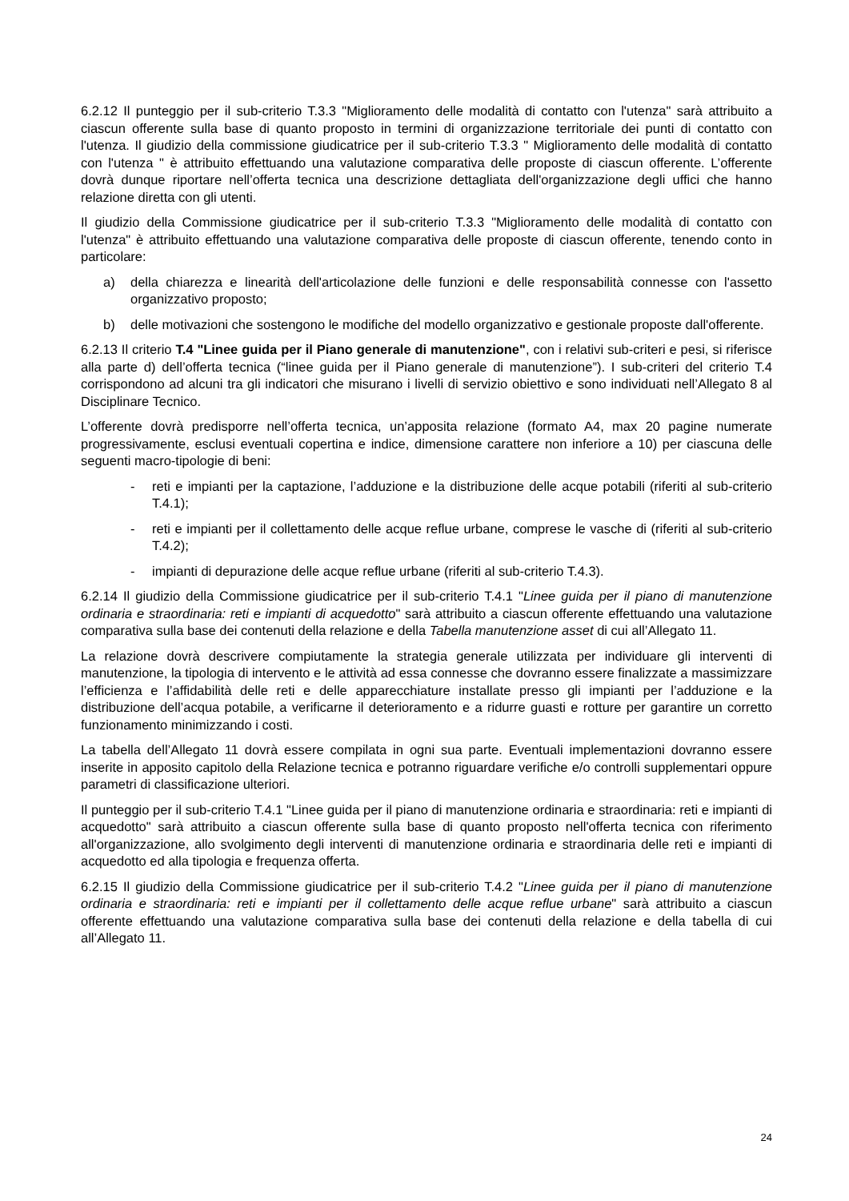6.2.12 Il punteggio per il sub-criterio T.3.3 "Miglioramento delle modalità di contatto con l'utenza" sarà attribuito a ciascun offerente sulla base di quanto proposto in termini di organizzazione territoriale dei punti di contatto con l'utenza. Il giudizio della commissione giudicatrice per il sub-criterio T.3.3 " Miglioramento delle modalità di contatto con l'utenza " è attribuito effettuando una valutazione comparativa delle proposte di ciascun offerente. L’offerente dovrà dunque riportare nell’offerta tecnica una descrizione dettagliata dell'organizzazione degli uffici che hanno relazione diretta con gli utenti.
Il giudizio della Commissione giudicatrice per il sub-criterio T.3.3 "Miglioramento delle modalità di contatto con l'utenza" è attribuito effettuando una valutazione comparativa delle proposte di ciascun offerente, tenendo conto in particolare:
a) della chiarezza e linearità dell'articolazione delle funzioni e delle responsabilità connesse con l'assetto organizzativo proposto;
b) delle motivazioni che sostengono le modifiche del modello organizzativo e gestionale proposte dall'offerente.
6.2.13 Il criterio T.4 "Linee guida per il Piano generale di manutenzione", con i relativi sub-criteri e pesi, si riferisce alla parte d) dell’offerta tecnica (“linee guida per il Piano generale di manutenzione”). I sub-criteri del criterio T.4 corrispondono ad alcuni tra gli indicatori che misurano i livelli di servizio obiettivo e sono individuati nell’Allegato 8 al Disciplinare Tecnico.
L’offerente dovrà predisporre nell’offerta tecnica, un’apposita relazione (formato A4, max 20 pagine numerate progressivamente, esclusi eventuali copertina e indice, dimensione carattere non inferiore a 10) per ciascuna delle seguenti macro-tipologie di beni:
- reti e impianti per la captazione, l’adduzione e la distribuzione delle acque potabili (riferiti al sub-criterio T.4.1);
- reti e impianti per il collettamento delle acque reflue urbane, comprese le vasche di (riferiti al sub-criterio T.4.2);
- impianti di depurazione delle acque reflue urbane (riferiti al sub-criterio T.4.3).
6.2.14 Il giudizio della Commissione giudicatrice per il sub-criterio T.4.1 "Linee guida per il piano di manutenzione ordinaria e straordinaria: reti e impianti di acquedotto" sarà attribuito a ciascun offerente effettuando una valutazione comparativa sulla base dei contenuti della relazione e della Tabella manutenzione asset di cui all’Allegato 11.
La relazione dovrà descrivere compiutamente la strategia generale utilizzata per individuare gli interventi di manutenzione, la tipologia di intervento e le attività ad essa connesse che dovranno essere finalizzate a massimizzare l’efficienza e l’affidabilità delle reti e delle apparecchiature installate presso gli impianti per l’adduzione e la distribuzione dell’acqua potabile, a verificarne il deterioramento e a ridurre guasti e rotture per garantire un corretto funzionamento minimizzando i costi.
La tabella dell’Allegato 11 dovrà essere compilata in ogni sua parte. Eventuali implementazioni dovranno essere inserite in apposito capitolo della Relazione tecnica e potranno riguardare verifiche e/o controlli supplementari oppure parametri di classificazione ulteriori.
Il punteggio per il sub-criterio T.4.1 "Linee guida per il piano di manutenzione ordinaria e straordinaria: reti e impianti di acquedotto" sarà attribuito a ciascun offerente sulla base di quanto proposto nell'offerta tecnica con riferimento all'organizzazione, allo svolgimento degli interventi di manutenzione ordinaria e straordinaria delle reti e impianti di acquedotto ed alla tipologia e frequenza offerta.
6.2.15 Il giudizio della Commissione giudicatrice per il sub-criterio T.4.2 "Linee guida per il piano di manutenzione ordinaria e straordinaria: reti e impianti per il collettamento delle acque reflue urbane" sarà attribuito a ciascun offerente effettuando una valutazione comparativa sulla base dei contenuti della relazione e della tabella di cui all’Allegato 11.
24